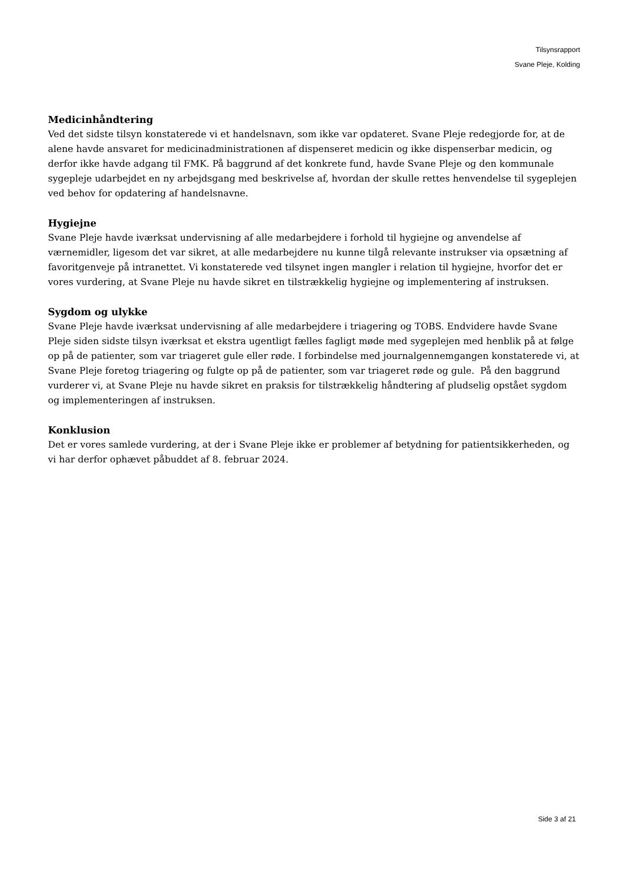Tilsynsrapport
Svane Pleje, Kolding
Medicinhåndtering
Ved det sidste tilsyn konstaterede vi et handelsnavn, som ikke var opdateret. Svane Pleje redegjorde for, at de alene havde ansvaret for medicinadministrationen af dispenseret medicin og ikke dispenserbar medicin, og derfor ikke havde adgang til FMK. På baggrund af det konkrete fund, havde Svane Pleje og den kommunale sygepleje udarbejdet en ny arbejdsgang med beskrivelse af, hvordan der skulle rettes henvendelse til sygeplejen ved behov for opdatering af handelsnavne.
Hygiejne
Svane Pleje havde iværksat undervisning af alle medarbejdere i forhold til hygiejne og anvendelse af værnemidler, ligesom det var sikret, at alle medarbejdere nu kunne tilgå relevante instrukser via opsætning af favoritgenveje på intranettet. Vi konstaterede ved tilsynet ingen mangler i relation til hygiejne, hvorfor det er vores vurdering, at Svane Pleje nu havde sikret en tilstrækkelig hygiejne og implementering af instruksen.
Sygdom og ulykke
Svane Pleje havde iværksat undervisning af alle medarbejdere i triagering og TOBS. Endvidere havde Svane Pleje siden sidste tilsyn iværksat et ekstra ugentligt fælles fagligt møde med sygeplejen med henblik på at følge op på de patienter, som var triageret gule eller røde. I forbindelse med journalgennemgangen konstaterede vi, at Svane Pleje foretog triagering og fulgte op på de patienter, som var triageret røde og gule. På den baggrund vurderer vi, at Svane Pleje nu havde sikret en praksis for tilstrækkelig håndtering af pludselig opstået sygdom og implementeringen af instruksen.
Konklusion
Det er vores samlede vurdering, at der i Svane Pleje ikke er problemer af betydning for patientsikkerheden, og vi har derfor ophævet påbuddet af 8. februar 2024.
Side 3 af 21